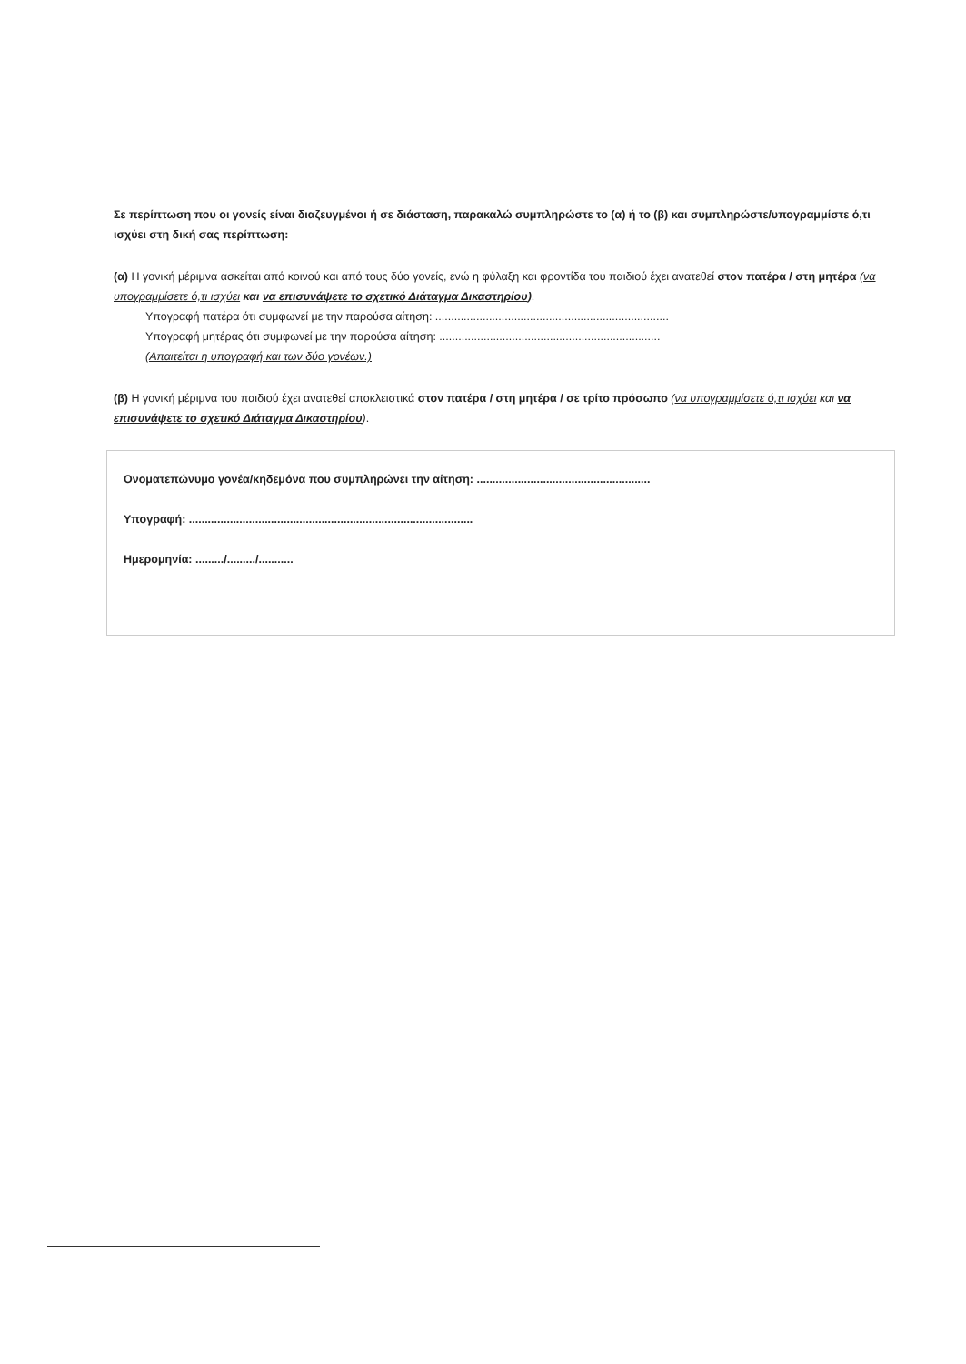Σε περίπτωση που οι γονείς είναι διαζευγμένοι ή σε διάσταση, παρακαλώ συμπληρώστε το (α) ή το (β) και συμπληρώστε/υπογραμμίστε ό,τι ισχύει στη δική σας περίπτωση:
(α) Η γονική μέριμνα ασκείται από κοινού και από τους δύο γονείς, ενώ η φύλαξη και φροντίδα του παιδιού έχει ανατεθεί στον πατέρα / στη μητέρα (να υπογραμμίσετε ό,τι ισχύει και να επισυνάψετε το σχετικό Διάταγμα Δικαστηρίου).
Υπογραφή πατέρα ότι συμφωνεί με την παρούσα αίτηση: ..........................................................................
Υπογραφή μητέρας ότι συμφωνεί με την παρούσα αίτηση: ......................................................................
(Απαιτείται η υπογραφή και των δύο γονέων.)
(β) Η γονική μέριμνα του παιδιού έχει ανατεθεί αποκλειστικά στον πατέρα / στη μητέρα / σε τρίτο πρόσωπο (να υπογραμμίσετε ό,τι ισχύει και να επισυνάψετε το σχετικό Διάταγμα Δικαστηρίου).
Ονοματεπώνυμο γονέα/κηδεμόνα που συμπληρώνει την αίτηση: .......................................................
Υπογραφή: ..........................................................................................
Ημερομηνία: ........./........./...........